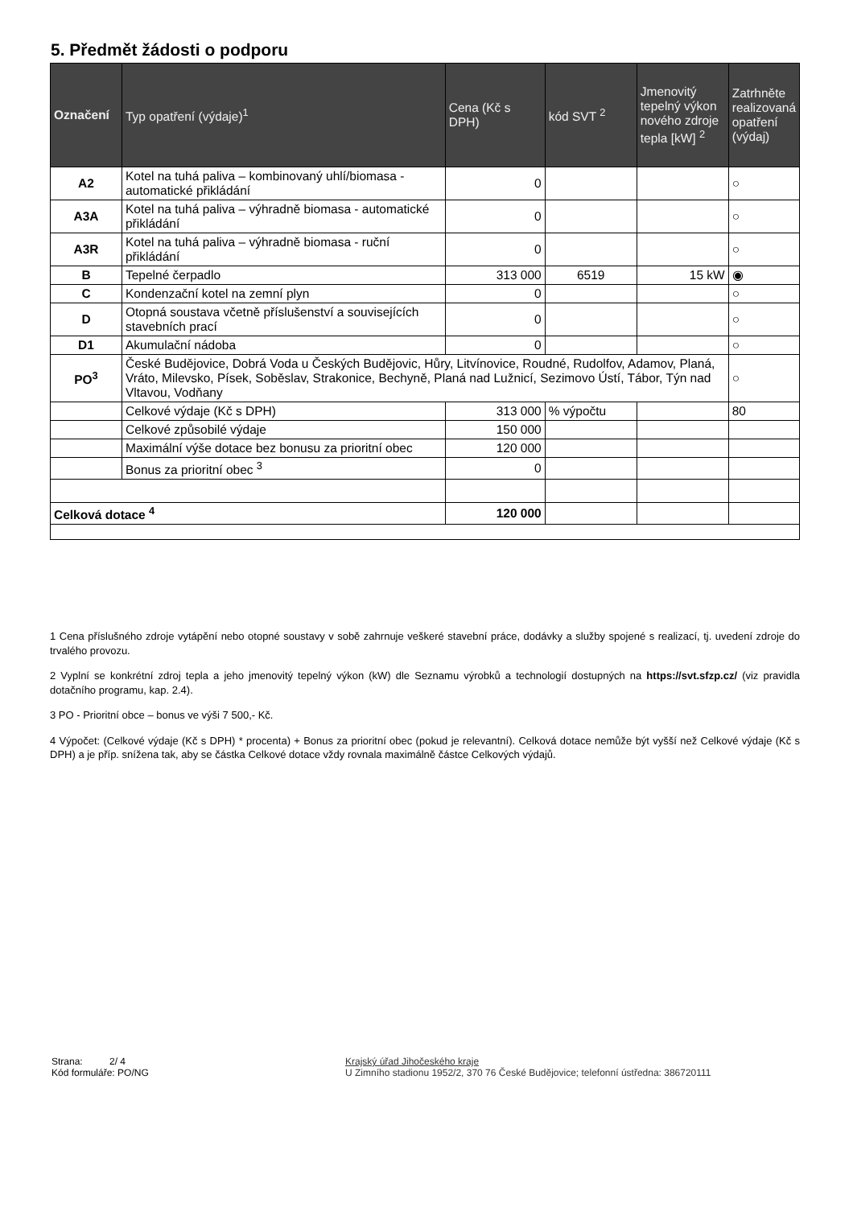5. Předmět žádosti o podporu
| Označení | Typ opatření (výdaje)<sup>1</sup> | Cena (Kč s DPH) | kód SVT <sup>2</sup> | Jmenovitý tepelný výkon nového zdroje tepla [kW] <sup>2</sup> | Zatrhněte realizovaná opatření (výdaj) |
| --- | --- | --- | --- | --- | --- |
| A2 | Kotel na tuhá paliva – kombinovaný uhlí/biomasa - automatické přikládání | 0 | | | ○ |
| A3A | Kotel na tuhá paliva – výhradně biomasa - automatické přikládání | 0 | | | ○ |
| A3R | Kotel na tuhá paliva – výhradně biomasa - ruční přikládání | 0 | | | ○ |
| B | Tepelné čerpadlo | 313 000 | 6519 | 15 kW | ◉ |
| C | Kondenzační kotel na zemní plyn | 0 | | | ○ |
| D | Otopná soustava včetně příslušenství a souvisejících stavebních prací | 0 | | | ○ |
| D1 | Akumulační nádoba | 0 | | | ○ |
| PO<sup>3</sup> | České Budějovice, Dobrá Voda u Českých Budějovic, Hůry, Litvínovice, Roudné, Rudolfov, Adamov, Planá, Vráto, Milevsko, Písek, Soběslav, Strakonice, Bechyně, Planá nad Lužnicí, Sezimovo Ústí, Tábor, Týn nad Vltavou, Vodňany | | | | ○ |
| | Celkové výdaje (Kč s DPH) | 313 000 | % výpočtu | | 80 |
| | Celkové způsobilé výdaje | 150 000 | | | |
| | Maximální výše dotace bez bonusu za prioritní obec | 120 000 | | | |
| | Bonus za prioritní obec <sup>3</sup> | 0 | | | |
| Celková dotace <sup>4</sup> | | 120 000 | | | |
1 Cena příslušného zdroje vytápění nebo otopné soustavy v sobě zahrnuje veškeré stavební práce, dodávky a služby spojené s realizací, tj. uvedení zdroje do trvalého provozu.
2 Vyplní se konkrétní zdroj tepla a jeho jmenovitý tepelný výkon (kW) dle Seznamu výrobků a technologií dostupných na https://svt.sfzp.cz/ (viz pravidla dotačního programu, kap. 2.4).
3 PO - Prioritní obce – bonus ve výši 7 500,- Kč.
4 Výpočet: (Celkové výdaje (Kč s DPH) * procenta) + Bonus za prioritní obec (pokud je relevantní). Celková dotace nemůže být vyšší než Celkové výdaje (Kč s DPH) a je příp. snížena tak, aby se částka Celkové dotace vždy rovnala maximálně částce Celkových výdajů.
Strana: 2/ 4
Kód formuláře: PO/NG
Krajský úřad Jihočeského kraje
U Zimního stadionu 1952/2, 370 76 České Budějovice; telefonní ústředna: 386720111